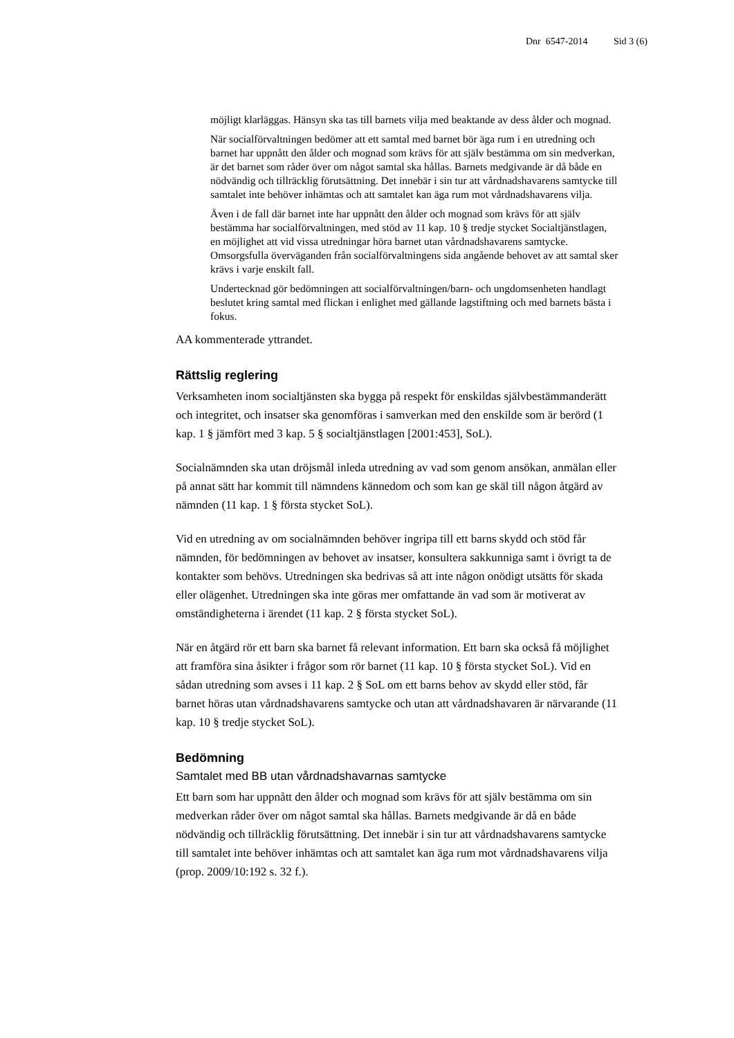Dnr 6547-2014 Sid 3 (6)
möjligt klarläggas. Hänsyn ska tas till barnets vilja med beaktande av dess ålder och mognad.
När socialförvaltningen bedömer att ett samtal med barnet bör äga rum i en utredning och barnet har uppnått den ålder och mognad som krävs för att själv bestämma om sin medverkan, är det barnet som råder över om något samtal ska hållas. Barnets medgivande är då både en nödvändig och tillräcklig förutsättning. Det innebär i sin tur att vårdnadshavarens samtycke till samtalet inte behöver inhämtas och att samtalet kan äga rum mot vårdnadshavarens vilja.
Även i de fall där barnet inte har uppnått den ålder och mognad som krävs för att själv bestämma har socialförvaltningen, med stöd av 11 kap. 10 § tredje stycket Socialtjänstlagen, en möjlighet att vid vissa utredningar höra barnet utan vårdnadshavarens samtycke. Omsorgsfulla överväganden från socialförvaltningens sida angående behovet av att samtal sker krävs i varje enskilt fall.
Undertecknad gör bedömningen att socialförvaltningen/barn- och ungdomsenheten handlagt beslutet kring samtal med flickan i enlighet med gällande lagstiftning och med barnets bästa i fokus.
AA kommenterade yttrandet.
Rättslig reglering
Verksamheten inom socialtjänsten ska bygga på respekt för enskildas självbestämmanderätt och integritet, och insatser ska genomföras i samverkan med den enskilde som är berörd (1 kap. 1 § jämfört med 3 kap. 5 § socialtjänstlagen [2001:453], SoL).
Socialnämnden ska utan dröjsmål inleda utredning av vad som genom ansökan, anmälan eller på annat sätt har kommit till nämndens kännedom och som kan ge skäl till någon åtgärd av nämnden (11 kap. 1 § första stycket SoL).
Vid en utredning av om socialnämnden behöver ingripa till ett barns skydd och stöd får nämnden, för bedömningen av behovet av insatser, konsultera sakkunniga samt i övrigt ta de kontakter som behövs. Utredningen ska bedrivas så att inte någon onödigt utsätts för skada eller olägenhet. Utredningen ska inte göras mer omfattande än vad som är motiverat av omständigheterna i ärendet (11 kap. 2 § första stycket SoL).
När en åtgärd rör ett barn ska barnet få relevant information. Ett barn ska också få möjlighet att framföra sina åsikter i frågor som rör barnet (11 kap. 10 § första stycket SoL). Vid en sådan utredning som avses i 11 kap. 2 § SoL om ett barns behov av skydd eller stöd, får barnet höras utan vårdnadshavarens samtycke och utan att vårdnadshavaren är närvarande (11 kap. 10 § tredje stycket SoL).
Bedömning
Samtalet med BB utan vårdnadshavarnas samtycke
Ett barn som har uppnått den ålder och mognad som krävs för att själv bestämma om sin medverkan råder över om något samtal ska hållas. Barnets medgivande är då en både nödvändig och tillräcklig förutsättning. Det innebär i sin tur att vårdnadshavarens samtycke till samtalet inte behöver inhämtas och att samtalet kan äga rum mot vårdnadshavarens vilja (prop. 2009/10:192 s. 32 f.).